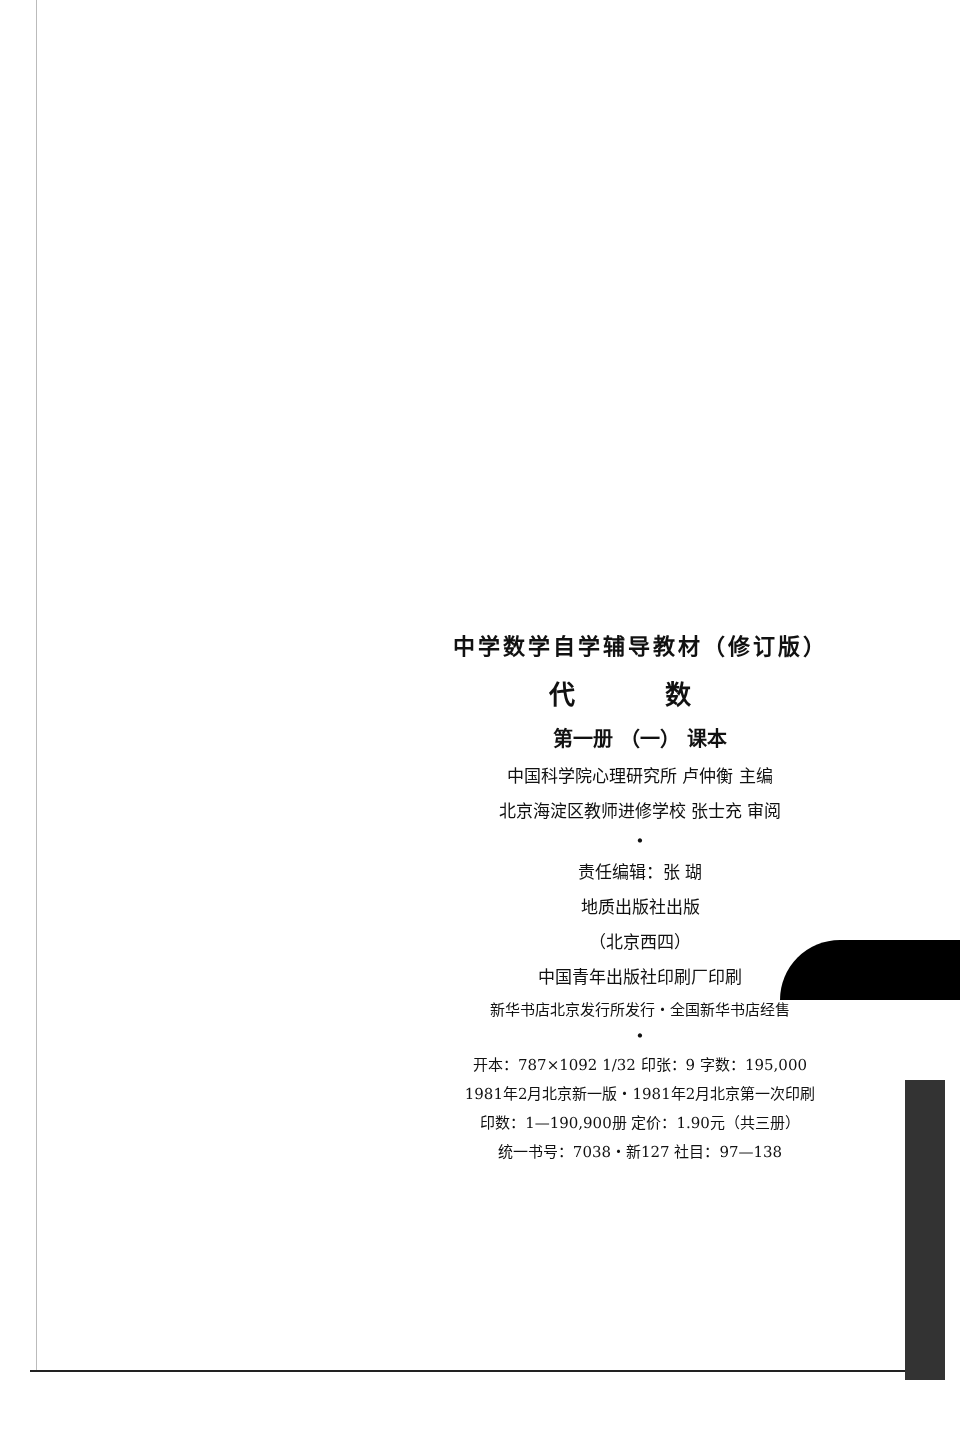中学数学自学辅导教材（修订版）
代 数
第一册 （一） 课本
中国科学院心理研究所 卢仲衡 主编
北京海淀区教师进修学校 张士充 审阅
•
责任编辑：张 瑚
地质出版社出版
（北京西四）
中国青年出版社印刷厂印刷
新华书店北京发行所发行・全国新华书店经售
•
开本：787×1092 1/32 印张：9 字数：195,000
1981年2月北京新一版・1981年2月北京第一次印刷
印数：1—190,900册 定价：1.90元（共三册）
统一书号：7038・新127 社目：97—138